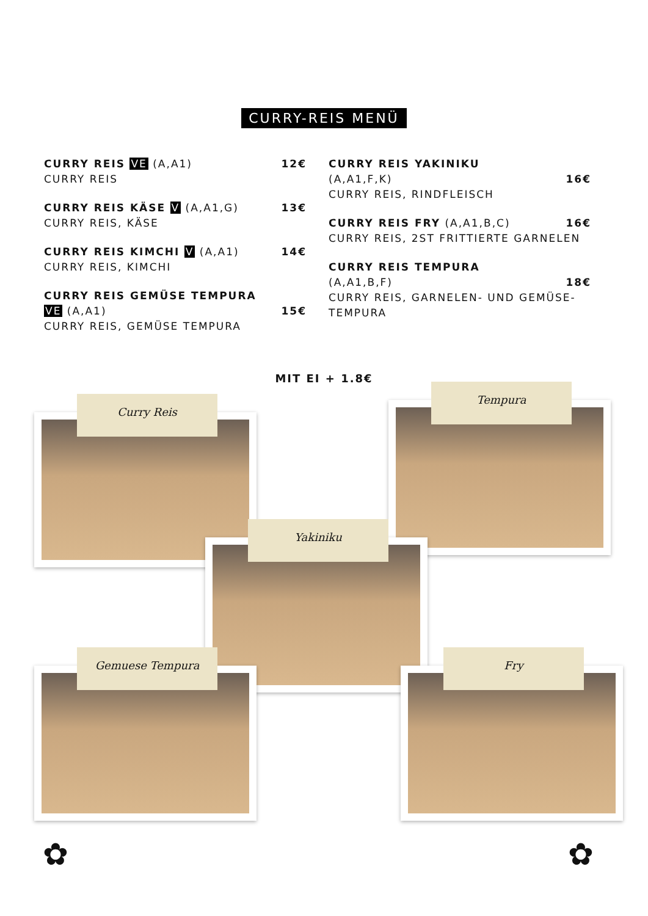CURRY-REIS MENÜ
12€ CURRY REIS VE (A,A1)
CURRY REIS
13€ CURRY REIS KÄSE V (A,A1,G)
CURRY REIS, KÄSE
14€ CURRY REIS KIMCHI V (A,A1)
CURRY REIS, KIMCHI
CURRY REIS GEMÜSE TEMPURA
15€ VE (A,A1)
CURRY REIS, GEMÜSE TEMPURA
CURRY REIS YAKINIKU
16€ (A,A1,F,K)
CURRY REIS, RINDFLEISCH
16€ CURRY REIS FRY (A,A1,B,C)
CURRY REIS, 2ST FRITTIERTE GARNELEN
CURRY REIS TEMPURA
18€ (A,A1,B,F)
CURRY REIS, GARNELEN- UND GEMÜSE-TEMPURA
MIT EI + 1.8€
Curry Reis
Tempura
Yakiniku
Gemuese Tempura Fry
✿ ✿